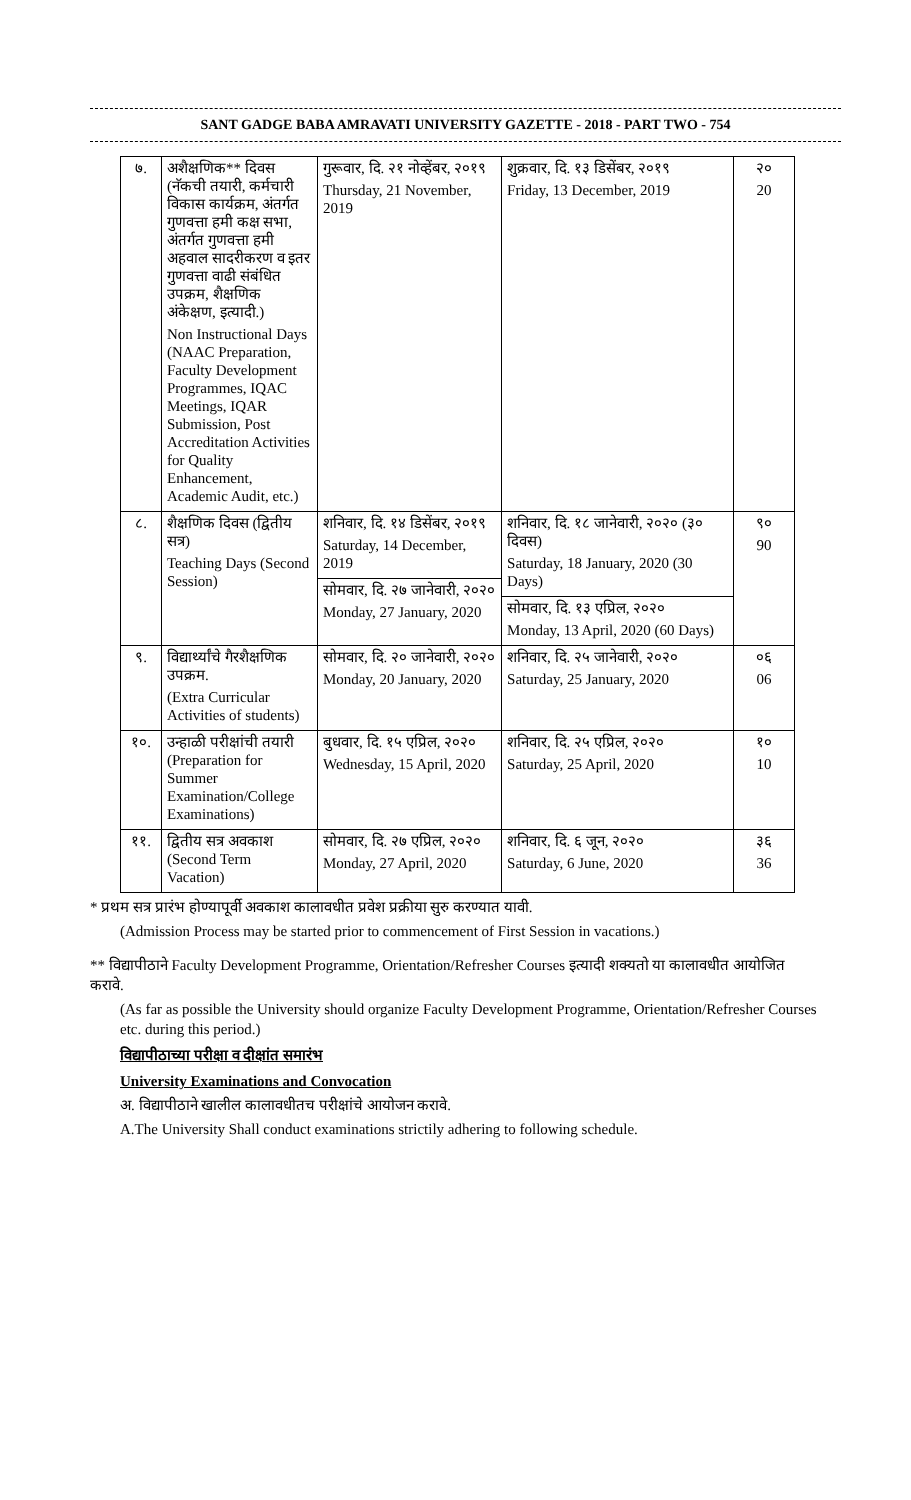SANT GADGE BABA AMRAVATI UNIVERSITY GAZETTE - 2018 - PART TWO - 754
| ७. | अशैक्षणिक** दिवस (नॅकची तयारी, कर्मचारी विकास कार्यक्रम, अंतर्गत गुणवत्ता हमी कक्ष सभा, अंतर्गत गुणवत्ता हमी अहवाल सादरीकरण व इतर गुणवत्ता वाढी संबंधित उपक्रम, शैक्षणिक अंकेक्षण, इत्यादी.) Non Instructional Days (NAAC Preparation, Faculty Development Programmes, IQAC Meetings, IQAR Submission, Post Accreditation Activities for Quality Enhancement, Academic Audit, etc.) | गुरूवार, दि. २१ नोव्हेंबर, २०१९ Thursday, 21 November, 2019 | शुक्रवार, दि. १३ डिसेंबर, २०१९ Friday, 13 December, 2019 | २० 20 |
| ८. | शैक्षणिक दिवस (द्वितीय सत्र) Teaching Days (Second Session) | शनिवार, दि. १४ डिसेंबर, २०१९ Saturday, 14 December, 2019 सोमवार, दि. २७ जानेवारी, २०२० Monday, 27 January, 2020 | शनिवार, दि. १८ जानेवारी, २०२० (३० दिवस) Saturday, 18 January, 2020 (30 Days) सोमवार, दि. १३ एप्रिल, २०२० Monday, 13 April, 2020 (60 Days) | ९० 90 |
| ९. | विद्यार्थ्यांचे गैरशैक्षणिक उपक्रम. (Extra Curricular Activities of students) | सोमवार, दि. २० जानेवारी, २०२० Monday, 20 January, 2020 | शनिवार, दि. २५ जानेवारी, २०२० Saturday, 25 January, 2020 | ०६ 06 |
| १०. | उन्हाळी परीक्षांची तयारी (Preparation for Summer Examination/College Examinations) | बुधवार, दि. १५ एप्रिल, २०२० Wednesday, 15 April, 2020 | शनिवार, दि. २५ एप्रिल, २०२० Saturday, 25 April, 2020 | १० 10 |
| ११. | द्वितीय सत्र अवकाश (Second Term Vacation) | सोमवार, दि. २७ एप्रिल, २०२० Monday, 27 April, 2020 | शनिवार, दि. ६ जून, २०२० Saturday, 6 June, 2020 | ३६ 36 |
* प्रथम सत्र प्रारंभ होण्यापूर्वी अवकाश कालावधीत प्रवेश प्रक्रीया सुरु करण्यात यावी.
(Admission Process may be started prior to commencement of First Session in vacations.)
** विद्यापीठाने Faculty Development Programme, Orientation/Refresher Courses इत्यादी शक्यतो या कालावधीत आयोजित करावे.
(As far as possible the University should organize Faculty Development Programme, Orientation/Refresher Courses etc. during this period.)
विद्यापीठाच्या परीक्षा व दीक्षांत समारंभ
University Examinations and Convocation
अ. विद्यापीठाने खालील कालावधीतच परीक्षांचे आयोजन करावे.
A.The University Shall conduct examinations strictily adhering to following schedule.